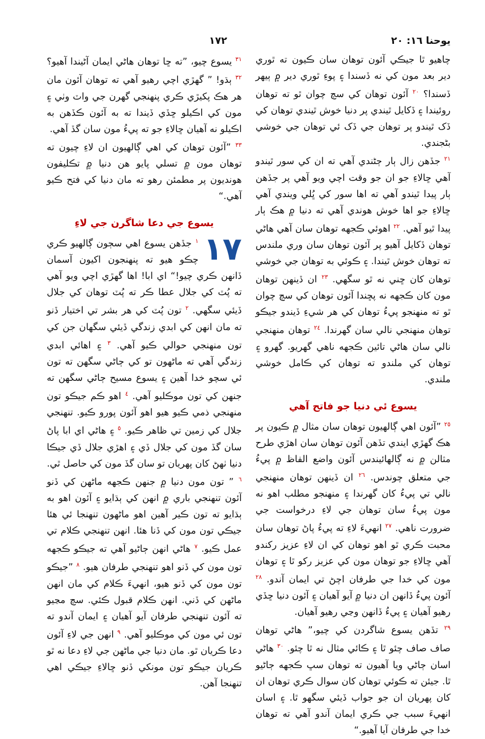يوحنا ١٦: ٢٠ ١٧٢
چاهيو ٿا جيڪي آئون توهان سان ڪيون ته ٿوري دير بعد مون کي نه ڏسندا ۽ پوءِ ٿوري دير ۾ ٻيهر ڏسندا؟ <sup>٢٠</sup> آئون توهان کي سچ چوان ٿو ته توهان روئيندا ۽ ڏکايل ٿيندي پر دنيا خوش ٿيندي توهان کي ڏک ٿيندو پر توهان جي ڏک ئي توهان جي خوشي بڻجندي.
<sup>٢١</sup> جڏهن زال ٻار ڄڻندي آهي ته ان کي سور ٿيندو آهي ڇالاءِ جو ان جو وقت اچي ويو آهي پر جڏهن ٻار پيدا ٿيندو آهي ته اها سور کي ڀُلي ويندي آهي ڇالاءِ جو اها خوش هوندي آهي ته دنيا ۾ هڪ ٻار پيدا ٿيو آهي. <sup>٢٢</sup> اهوئي ڪجهه توهان سان آهي هاڻي توهان ڏکايل آهيو پر آئون توهان سان وري ملندس ته توهان خوش ٿيندا. ۽ ڪوئي به توهان جي خوشي توهان کان ڇني نه ٿو سگهي. <sup>٢٣</sup> ان ڏينهن توهان مون کان ڪجهه نه پڇندا آئون توهان کي سچ چوان ٿو ته منهنجو پيءُ توهان کي هر شيءِ ڏيندو جيڪو توهان منهنجي نالي سان گهرندا. <sup>٢٤</sup> توهان منهنجي نالي سان هاڻي تائين ڪجهه ناهي گهريو. گهرو ۽ توهان کي ملندو ته توهان کي ڪامل خوشي ملندي.
يسوع ئي دنيا جو فاتح آهي
<sup>٢٥</sup> ”آئون اهي ڳالهيون توهان سان مثال ۾ ڪيون پر هڪ گهڙي ايندي تڏهن آئون توهان سان اهڙي طرح مثالن ۾ نه ڳالهائيندس آئون واضع الفاظ ۾ پيءُ جي متعلق چوندس. <sup>٢٦</sup> ان ڏينهن توهان منهنجي نالي تي پيءُ کان گهرندا ۽ منهنجو مطلب اهو نه مون پيءُ سان توهان جي لاءِ درخواست جي ضرورت ناهي. <sup>٢٧</sup> انهيءَ لاءِ ته پيءُ پاڻ توهان سان محبت ڪري ٿو اهو توهان کي ان لاءِ عزيز رکندو آهي ڇالاءِ جو توهان مون کي عزيز رکو ٿا ۽ توهان مون کي خدا جي طرفان اچڻ تي ايمان آندو. <sup>٢٨</sup> آئون پيءُ ڏانهن ان دنيا ۾ آيو آهيان ۽ آئون دنيا ڇڏي رهيو آهيان ۽ پيءُ ڏانهن وڃي رهيو آهيان.
<sup>٢٩</sup> تڏهن يسوع شاگردن کي چيو،” هاڻي توهان صاف صاف چئو ٿا ۽ ڪائي مثال نه ٿا چئو. <sup>٣٠</sup> هاڻي اسان ڄاڻي ويا آهيون ته توهان سڀ ڪجهه ڄاڻيو ٿا. جيئن ته ڪوئي توهان کان سوال ڪري توهان ان کان پهريان ان جو جواب ڏيئي سگهو ٿا. ۽ اسان انهيءَ سبب جي ڪري ايمان آندو آهي ته توهان خدا جي طرفان آيا آهيو.“
<sup>٣١</sup> يسوع چيو، ”ته ڇا توهان هاڻي ايمان آڻيندا آهيو؟ <sup>٣٢</sup> ٻڌو! ” گهڙي اچي رهيو آهي ته توهان آئون مان هر هڪ پکيڙي ڪري پنهنجي گهرن جي واٽ وٺي ۽ مون کي اڪيلو ڇڏي ڏيندا ته به آئون ڪڏهن به اڪيلو نه آهيان ڇالاءِ جو ته پيءُ مون سان گڏ آهي.
<sup>٣٣</sup> ”آئون توهان کي اهي ڳالهيون ان لاءِ چيون ته توهان مون ۾ تسلي پايو هن دنيا ۾ تڪليفون هونديون پر مطمئن رهو ته مان دنيا کي فتح ڪيو آهي.“
يسوع جي دعا شاگرن جي لاءِ
١٧<sup>١</sup> جڏهن يسوع اهي سڄون ڳالهيو ڪري چڪو هيو ته پنهنجون اکيون آسمان ڏانهن ڪري چيو!“ اي ابا! اها گهڙي اچي ويو آهي ته پُٽ کي جلال عطا ڪر ته پُٽ توهان کي جلال ڏيئي سگهي. <sup>٢</sup> تون پُٽ کي هر بشر تي اختيار ڏنو ته مان انهن کي ابدي زندگي ڏيئي سگهان جن کي تون منهنجي حوالي ڪيو آهي. <sup>٣</sup> ۽ اهائي ابدي زندگي آهي ته ماڻهون تو کي ڄاڻي سگهن ته تون ئي سچو خدا آهين ۽ يسوع مسيح ڄاڻي سگهن ته جنهن کي تون موڪليو آهي. <sup>٤</sup> اهو ڪم جيڪو تون منهنجي ذمي ڪيو هيو اهو آئون پورو ڪيو. تنهنجي جلال کي زمين تي ظاهر ڪيو. <sup>٥</sup> ۽ هاڻي اي ابا پاڻ سان گڏ مون کي جلال ڏي ۽ اهڙي جلال ڏي جيڪا دنيا ٺهڻ کان پهريان تو سان گڏ مون کي حاصل ٿي.
<sup>٦</sup> ” تون مون دنيا ۾ جنهن ڪجهه ماڻهن کي ڏنو آئون تنهنجي باري ۾ انهن کي ٻڌايو ۽ آئون اهو به ٻڌايو ته تون ڪير آهين اهو ماڻهون تنهنجا ئي هئا جيڪي تون مون کي ڏنا هئا. انهن تنهنجي ڪلام تي عمل ڪيو. <sup>٧</sup> هاڻي انهن ڄاڻيو آهي ته جيڪو ڪجهه تون مون کي ڏنو اهو تنهنجي طرفان هيو. <sup>٨</sup> ”جيڪو تون مون کي ڏنو هيو، انهيءَ ڪلام کي مان انهن ماڻهن کي ڏني. انهن ڪلام قبول ڪئي. سچ مڃيو ته آئون تنهنجي طرفان آيو آهيان ۽ ايمان آندو ته تون ئي مون کي موڪليو آهي. <sup>٩</sup> انهن جي لاءِ آئون دعا ڪريان ٿو. مان دنيا جي ماڻهن جي لاءِ دعا نه ٿو ڪريان جيڪو تون مونکي ڏنو ڇالاءِ جيڪي اهي تنهنجا آهن.